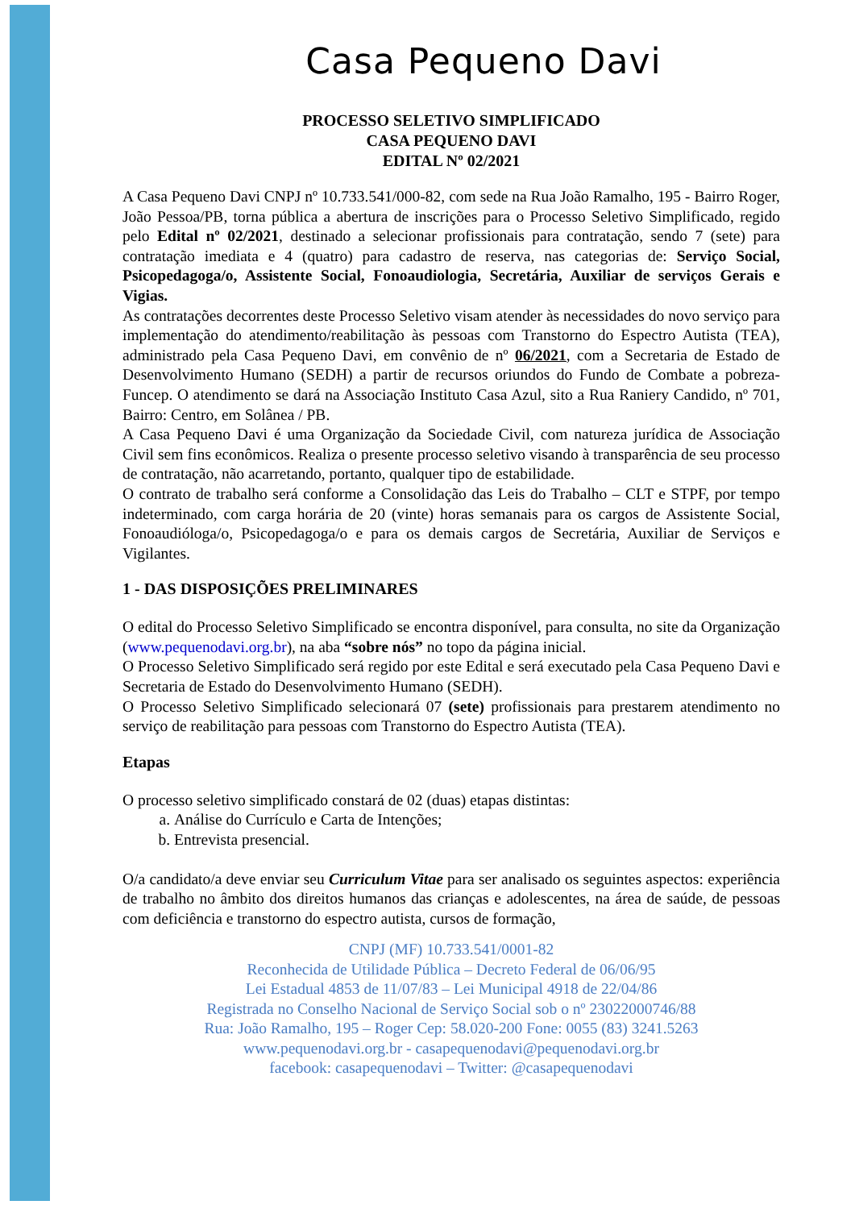Casa Pequeno Davi
PROCESSO SELETIVO SIMPLIFICADO
CASA PEQUENO DAVI
EDITAL Nº 02/2021
A Casa Pequeno Davi CNPJ nº 10.733.541/000-82, com sede na Rua João Ramalho, 195 - Bairro Roger, João Pessoa/PB, torna pública a abertura de inscrições para o Processo Seletivo Simplificado, regido pelo Edital nº 02/2021, destinado a selecionar profissionais para contratação, sendo 7 (sete) para contratação imediata e 4 (quatro) para cadastro de reserva, nas categorias de: Serviço Social, Psicopedagoga/o, Assistente Social, Fonoaudiologia, Secretária, Auxiliar de serviços Gerais e Vigias.
As contratações decorrentes deste Processo Seletivo visam atender às necessidades do novo serviço para implementação do atendimento/reabilitação às pessoas com Transtorno do Espectro Autista (TEA), administrado pela Casa Pequeno Davi, em convênio de nº 06/2021, com a Secretaria de Estado de Desenvolvimento Humano (SEDH) a partir de recursos oriundos do Fundo de Combate a pobreza- Funcep. O atendimento se dará na Associação Instituto Casa Azul, sito a Rua Raniery Candido, nº 701, Bairro: Centro, em Solânea / PB.
A Casa Pequeno Davi é uma Organização da Sociedade Civil, com natureza jurídica de Associação Civil sem fins econômicos. Realiza o presente processo seletivo visando à transparência de seu processo de contratação, não acarretando, portanto, qualquer tipo de estabilidade.
O contrato de trabalho será conforme a Consolidação das Leis do Trabalho – CLT e STPF, por tempo indeterminado, com carga horária de 20 (vinte) horas semanais para os cargos de Assistente Social, Fonoaudióloga/o, Psicopedagoga/o e para os demais cargos de Secretária, Auxiliar de Serviços e Vigilantes.
1 - DAS DISPOSIÇÕES PRELIMINARES
O edital do Processo Seletivo Simplificado se encontra disponível, para consulta, no site da Organização (www.pequenodavi.org.br), na aba “sobre nós” no topo da página inicial.
O Processo Seletivo Simplificado será regido por este Edital e será executado pela Casa Pequeno Davi e Secretaria de Estado do Desenvolvimento Humano (SEDH).
O Processo Seletivo Simplificado selecionará 07 (sete) profissionais para prestarem atendimento no serviço de reabilitação para pessoas com Transtorno do Espectro Autista (TEA).
Etapas
O processo seletivo simplificado constará de 02 (duas) etapas distintas:
a. Análise do Currículo e Carta de Intenções;
b. Entrevista presencial.
O/a candidato/a deve enviar seu Curriculum Vitae para ser analisado os seguintes aspectos: experiência de trabalho no âmbito dos direitos humanos das crianças e adolescentes, na área de saúde, de pessoas com deficiência e transtorno do espectro autista, cursos de formação,
CNPJ (MF) 10.733.541/0001-82
Reconhecida de Utilidade Pública – Decreto Federal de 06/06/95
Lei Estadual 4853 de 11/07/83 – Lei Municipal 4918 de 22/04/86
Registrada no Conselho Nacional de Serviço Social sob o nº 23022000746/88
Rua: João Ramalho, 195 – Roger Cep: 58.020-200 Fone: 0055 (83) 3241.5263
www.pequenodavi.org.br - casapequenodavi@pequenodavi.org.br
facebook: casapequenodavi – Twitter: @casapequenodavi